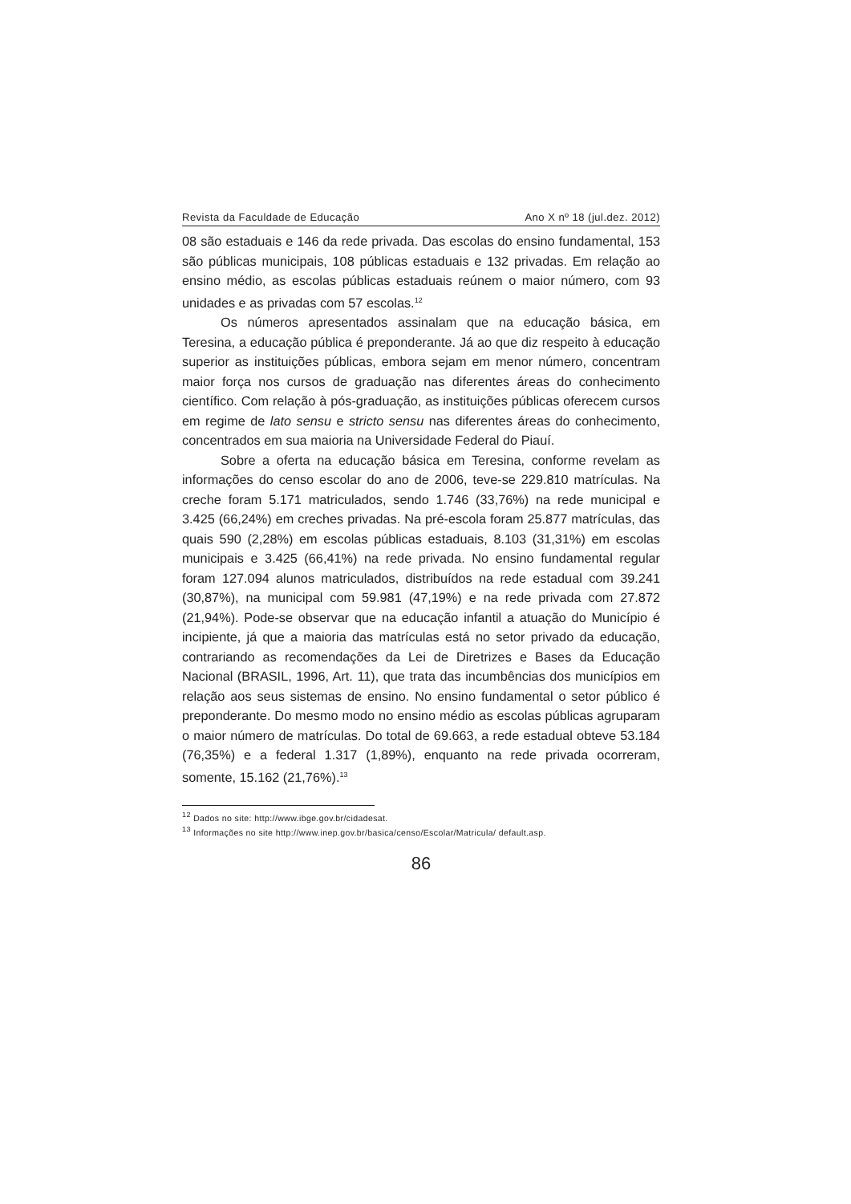Revista da Faculdade de Educação Ano X nº 18 (jul.dez. 2012)
08 são estaduais e 146 da rede privada. Das escolas do ensino fundamental, 153 são públicas municipais, 108 públicas estaduais e 132 privadas. Em relação ao ensino médio, as escolas públicas estaduais reúnem o maior número, com 93 unidades e as privadas com 57 escolas.<sup>12</sup>
Os números apresentados assinalam que na educação básica, em Teresina, a educação pública é preponderante. Já ao que diz respeito à educação superior as instituições públicas, embora sejam em menor número, concentram maior força nos cursos de graduação nas diferentes áreas do conhecimento científico. Com relação à pós-graduação, as instituições públicas oferecem cursos em regime de lato sensu e stricto sensu nas diferentes áreas do conhecimento, concentrados em sua maioria na Universidade Federal do Piauí.
Sobre a oferta na educação básica em Teresina, conforme revelam as informações do censo escolar do ano de 2006, teve-se 229.810 matrículas. Na creche foram 5.171 matriculados, sendo 1.746 (33,76%) na rede municipal e 3.425 (66,24%) em creches privadas. Na pré-escola foram 25.877 matrículas, das quais 590 (2,28%) em escolas públicas estaduais, 8.103 (31,31%) em escolas municipais e 3.425 (66,41%) na rede privada. No ensino fundamental regular foram 127.094 alunos matriculados, distribuídos na rede estadual com 39.241 (30,87%), na municipal com 59.981 (47,19%) e na rede privada com 27.872 (21,94%). Pode-se observar que na educação infantil a atuação do Município é incipiente, já que a maioria das matrículas está no setor privado da educação, contrariando as recomendações da Lei de Diretrizes e Bases da Educação Nacional (BRASIL, 1996, Art. 11), que trata das incumbências dos municípios em relação aos seus sistemas de ensino. No ensino fundamental o setor público é preponderante. Do mesmo modo no ensino médio as escolas públicas agruparam o maior número de matrículas. Do total de 69.663, a rede estadual obteve 53.184 (76,35%) e a federal 1.317 (1,89%), enquanto na rede privada ocorreram, somente, 15.162 (21,76%).<sup>13</sup>
<sup>12</sup> Dados no site: http://www.ibge.gov.br/cidadesat.
<sup>13</sup> Informações no site http://www.inep.gov.br/basica/censo/Escolar/Matricula/ default.asp.
86